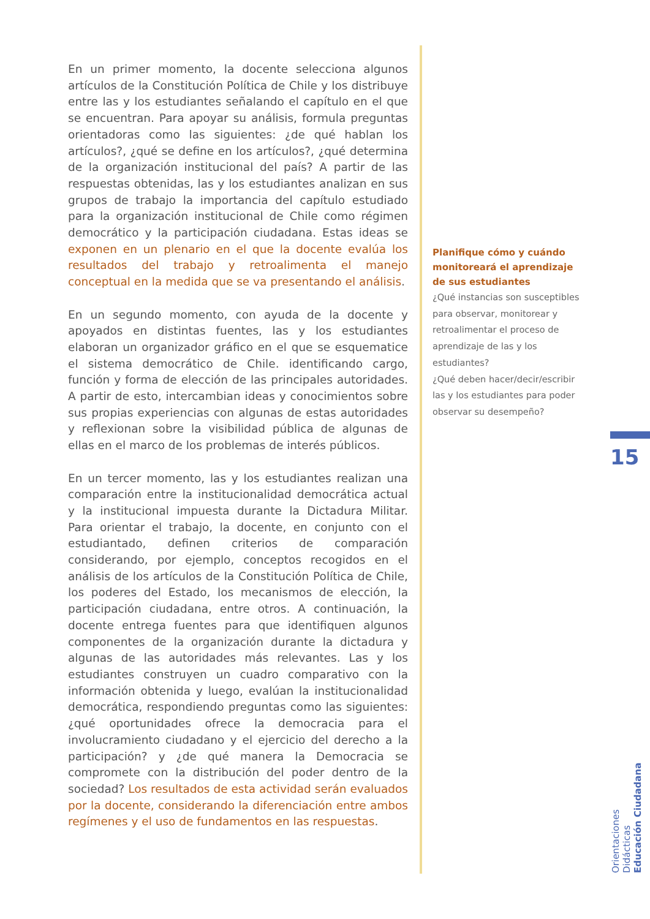En un primer momento, la docente selecciona algunos artículos de la Constitución Política de Chile y los distribuye entre las y los estudiantes señalando el capítulo en el que se encuentran. Para apoyar su análisis, formula preguntas orientadoras como las siguientes: ¿de qué hablan los artículos?, ¿qué se define en los artículos?, ¿qué determina de la organización institucional del país? A partir de las respuestas obtenidas, las y los estudiantes analizan en sus grupos de trabajo la importancia del capítulo estudiado para la organización institucional de Chile como régimen democrático y la participación ciudadana. Estas ideas se exponen en un plenario en el que la docente evalúa los resultados del trabajo y retroalimenta el manejo conceptual en la medida que se va presentando el análisis.
En un segundo momento, con ayuda de la docente y apoyados en distintas fuentes, las y los estudiantes elaboran un organizador gráfico en el que se esquematice el sistema democrático de Chile. identificando cargo, función y forma de elección de las principales autoridades. A partir de esto, intercambian ideas y conocimientos sobre sus propias experiencias con algunas de estas autoridades y reflexionan sobre la visibilidad pública de algunas de ellas en el marco de los problemas de interés públicos.
En un tercer momento, las y los estudiantes realizan una comparación entre la institucionalidad democrática actual y la institucional impuesta durante la Dictadura Militar. Para orientar el trabajo, la docente, en conjunto con el estudiantado, definen criterios de comparación considerando, por ejemplo, conceptos recogidos en el análisis de los artículos de la Constitución Política de Chile, los poderes del Estado, los mecanismos de elección, la participación ciudadana, entre otros. A continuación, la docente entrega fuentes para que identifiquen algunos componentes de la organización durante la dictadura y algunas de las autoridades más relevantes. Las y los estudiantes construyen un cuadro comparativo con la información obtenida y luego, evalúan la institucionalidad democrática, respondiendo preguntas como las siguientes: ¿qué oportunidades ofrece la democracia para el involucramiento ciudadano y el ejercicio del derecho a la participación? y ¿de qué manera la Democracia se compromete con la distribución del poder dentro de la sociedad? Los resultados de esta actividad serán evaluados por la docente, considerando la diferenciación entre ambos regímenes y el uso de fundamentos en las respuestas.
Planifique cómo y cuándo monitoreará el aprendizaje de sus estudiantes
¿Qué instancias son susceptibles para observar, monitorear y retroalimentar el proceso de aprendizaje de las y los estudiantes?
¿Qué deben hacer/decir/escribir las y los estudiantes para poder observar su desempeño?
15
Orientaciones Didácticas
Educación Ciudadana